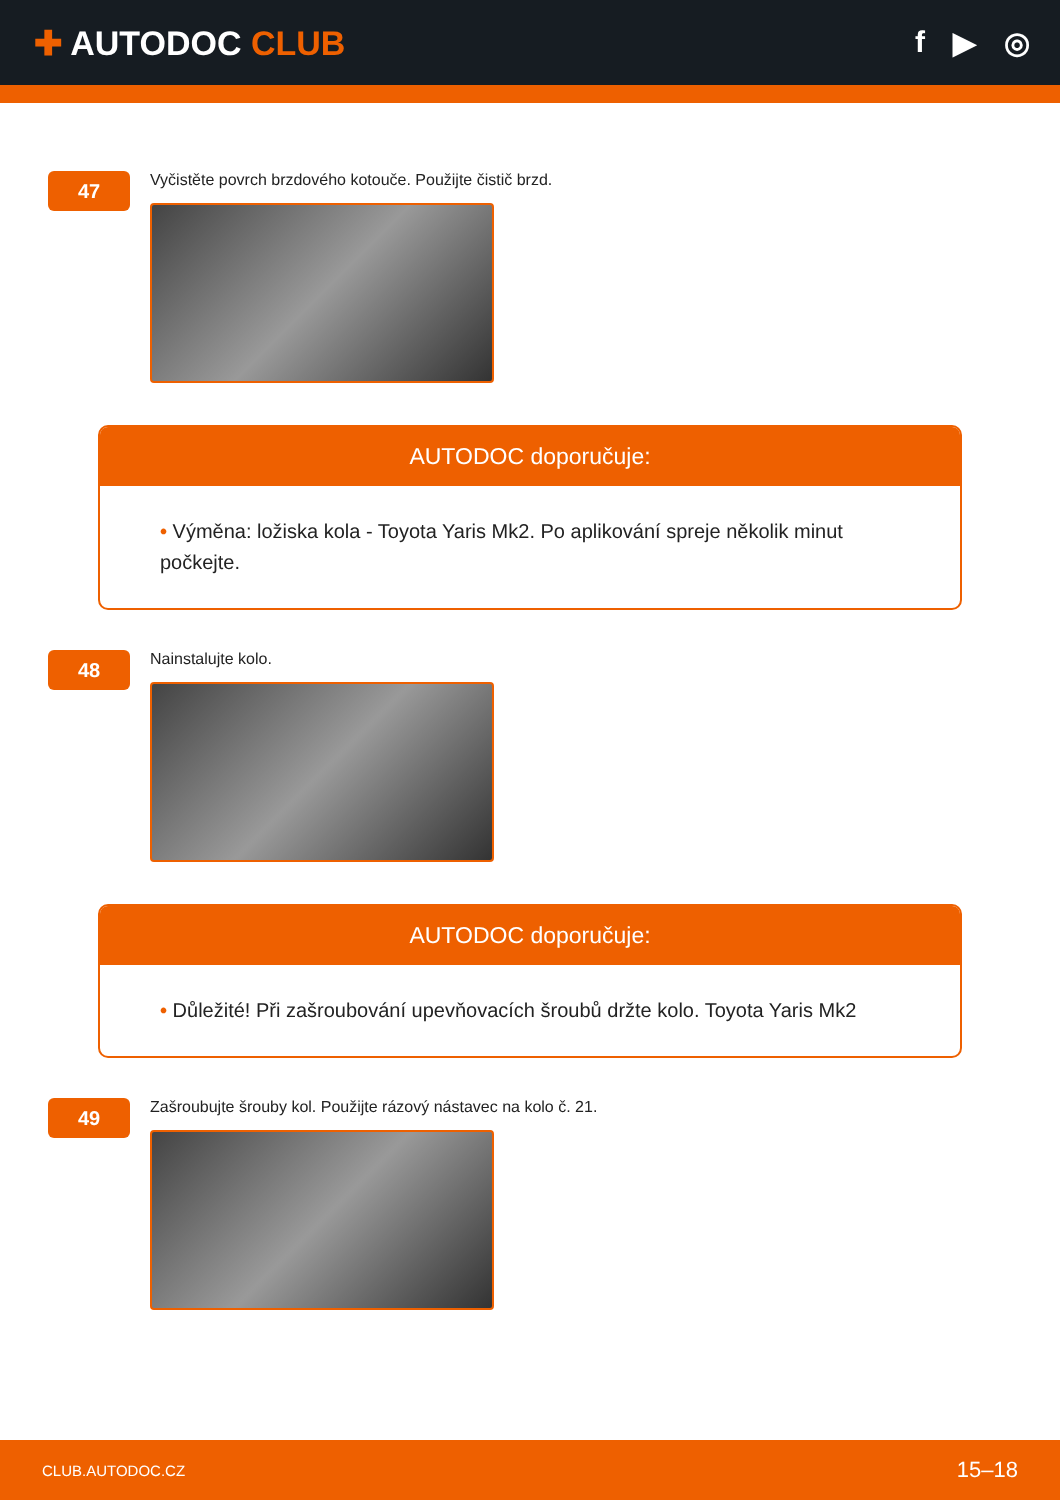✚ AUTODOC CLUB f ▶ ◎
47
Vyčistěte povrch brzdového kotouče. Použijte čistič brzd.
AUTODOC doporučuje:
• Výměna: ložiska kola - Toyota Yaris Mk2. Po aplikování spreje několik minut počkejte.
48
Nainstalujte kolo.
AUTODOC doporučuje:
• Důležité! Při zašroubování upevňovacích šroubů držte kolo. Toyota Yaris Mk2
49
Zašroubujte šrouby kol. Použijte rázový nástavec na kolo č. 21.
CLUB.AUTODOC.CZ 15–18